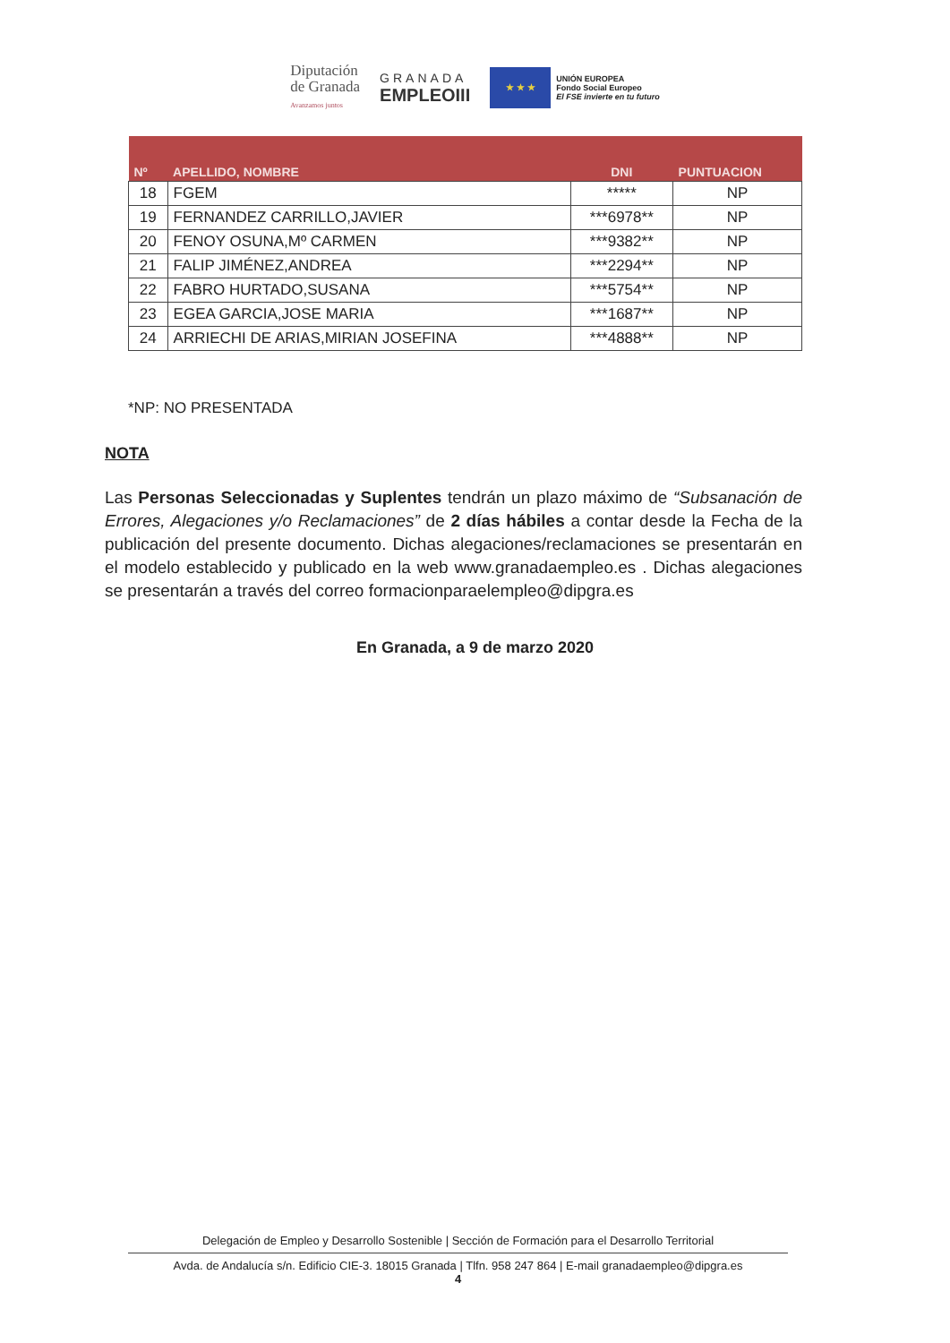Diputación
de Granada
Avanzamos juntos
GRANADA
EMPLEOIII
★ ★ ★
UNIÓN EUROPEA
Fondo Social Europeo
El FSE invierte en tu futuro
| Nº | APELLIDO, NOMBRE | DNI | PUNTUACION |
| --- | --- | --- | --- |
| 18 | FGEM | ***** | NP |
| 19 | FERNANDEZ CARRILLO,JAVIER | ***6978** | NP |
| 20 | FENOY OSUNA,Mº CARMEN | ***9382** | NP |
| 21 | FALIP JIMÉNEZ,ANDREA | ***2294** | NP |
| 22 | FABRO HURTADO,SUSANA | ***5754** | NP |
| 23 | EGEA GARCIA,JOSE MARIA | ***1687** | NP |
| 24 | ARRIECHI DE ARIAS,MIRIAN JOSEFINA | ***4888** | NP |
*NP: NO PRESENTADA
NOTA
Las Personas Seleccionadas y Suplentes tendrán un plazo máximo de “Subsanación de Errores, Alegaciones y/o Reclamaciones” de 2 días hábiles a contar desde la Fecha de la publicación del presente documento. Dichas alegaciones/reclamaciones se presentarán en el modelo establecido y publicado en la web www.granadaempleo.es . Dichas alegaciones se presentarán a través del correo formacionparaelempleo@dipgra.es
En Granada, a 9 de marzo 2020
Delegación de Empleo y Desarrollo Sostenible | Sección de Formación para el Desarrollo Territorial
Avda. de Andalucía s/n. Edificio CIE-3. 18015 Granada | Tlfn. 958 247 864 | E-mail granadaempleo@dipgra.es
4